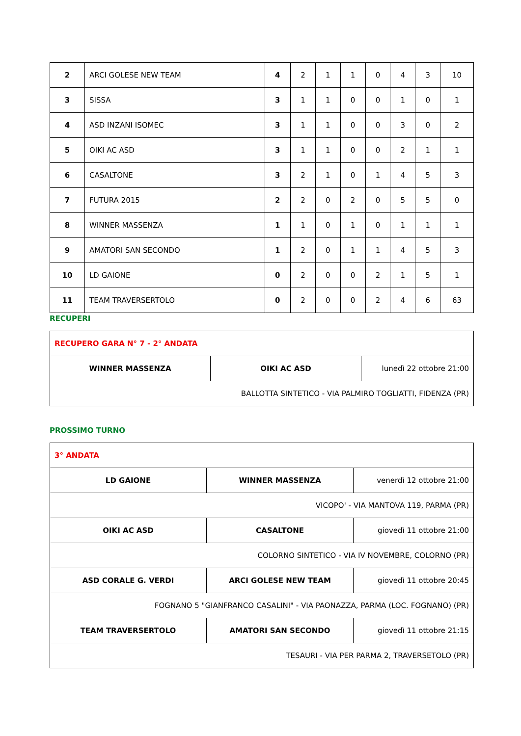| 2 | ARCI GOLESE NEW TEAM | 4 | 2 | 1 | 1 | 0 | 4 | 3 | 10 |
| 3 | SISSA | 3 | 1 | 1 | 0 | 0 | 1 | 0 | 1 |
| 4 | ASD INZANI ISOMEC | 3 | 1 | 1 | 0 | 0 | 3 | 0 | 2 |
| 5 | OIKI AC ASD | 3 | 1 | 1 | 0 | 0 | 2 | 1 | 1 |
| 6 | CASALTONE | 3 | 2 | 1 | 0 | 1 | 4 | 5 | 3 |
| 7 | FUTURA 2015 | 2 | 2 | 0 | 2 | 0 | 5 | 5 | 0 |
| 8 | WINNER MASSENZA | 1 | 1 | 0 | 1 | 0 | 1 | 1 | 1 |
| 9 | AMATORI SAN SECONDO | 1 | 2 | 0 | 1 | 1 | 4 | 5 | 3 |
| 10 | LD GAIONE | 0 | 2 | 0 | 0 | 2 | 1 | 5 | 1 |
| 11 | TEAM TRAVERSERTOLO | 0 | 2 | 0 | 0 | 2 | 4 | 6 | 63 |
RECUPERI
| RECUPERO GARA N° 7 - 2° ANDATA | | |
| WINNER MASSENZA | OIKI AC ASD | lunedì 22 ottobre 21:00 |
| BALLOTTA SINTETICO - VIA PALMIRO TOGLIATTI, FIDENZA (PR) | | |
PROSSIMO TURNO
| 3° ANDATA | | |
| LD GAIONE | WINNER MASSENZA | venerdì 12 ottobre 21:00 |
| VICOPO' - VIA MANTOVA 119, PARMA (PR) | | |
| OIKI AC ASD | CASALTONE | giovedì 11 ottobre 21:00 |
| COLORNO SINTETICO - VIA IV NOVEMBRE, COLORNO (PR) | | |
| ASD CORALE G. VERDI | ARCI GOLESE NEW TEAM | giovedì 11 ottobre 20:45 |
| FOGNANO 5 "GIANFRANCO CASALINI" - VIA PAONAZZA, PARMA (LOC. FOGNANO) (PR) | | |
| TEAM TRAVERSERTOLO | AMATORI SAN SECONDO | giovedì 11 ottobre 21:15 |
| TESAURI - VIA PER PARMA 2, TRAVERSETOLO (PR) | | |